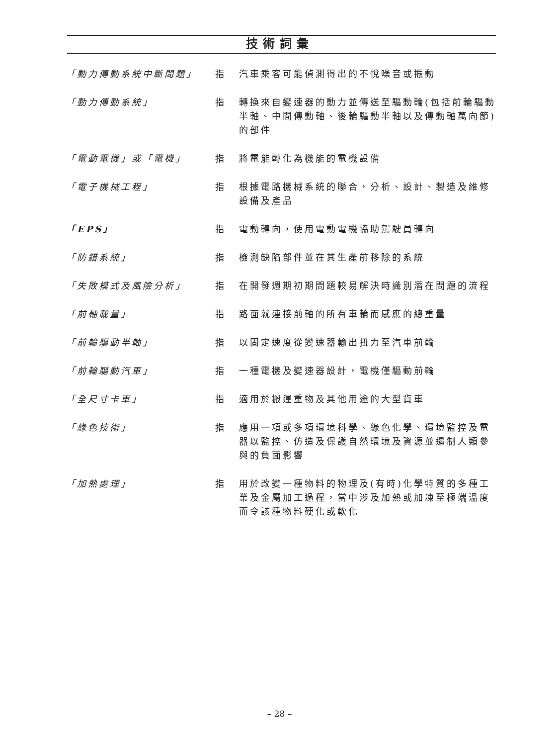技術詞彙
| 「動力傳動系統中斷問題」 | 指 | 汽車乘客可能偵測得出的不悅噪音或振動 |
| 「動力傳動系統」 | 指 | 轉換來自變速器的動力並傳送至驅動輪(包括前輪驅動半軸、中間傳動軸、後輪驅動半軸以及傳動軸萬向節)的部件 |
| 「電動電機」或「電機」 | 指 | 將電能轉化為機能的電機設備 |
| 「電子機械工程」 | 指 | 根據電路機械系統的聯合，分析、設計、製造及維修設備及產品 |
| 「EPS」 | 指 | 電動轉向，使用電動電機協助駕駛員轉向 |
| 「防錯系統」 | 指 | 檢測缺陷部件並在其生產前移除的系統 |
| 「失敗模式及風險分析」 | 指 | 在開發週期初期問題較易解決時識別潛在問題的流程 |
| 「前軸載量」 | 指 | 路面就連接前軸的所有車輪而感應的總重量 |
| 「前輪驅動半軸」 | 指 | 以固定速度從變速器輸出扭力至汽車前輪 |
| 「前輪驅動汽車」 | 指 | 一種電機及變速器設計，電機僅驅動前輪 |
| 「全尺寸卡車」 | 指 | 適用於搬運重物及其他用途的大型貨車 |
| 「綠色技術」 | 指 | 應用一項或多項環境科學、綠色化學、環境監控及電器以監控、仿造及保護自然環境及資源並遏制人類參與的負面影響 |
| 「加熱處理」 | 指 | 用於改變一種物料的物理及(有時)化學特質的多種工業及金屬加工過程，當中涉及加熱或加凍至極端溫度而令該種物料硬化或軟化 |
– 28 –